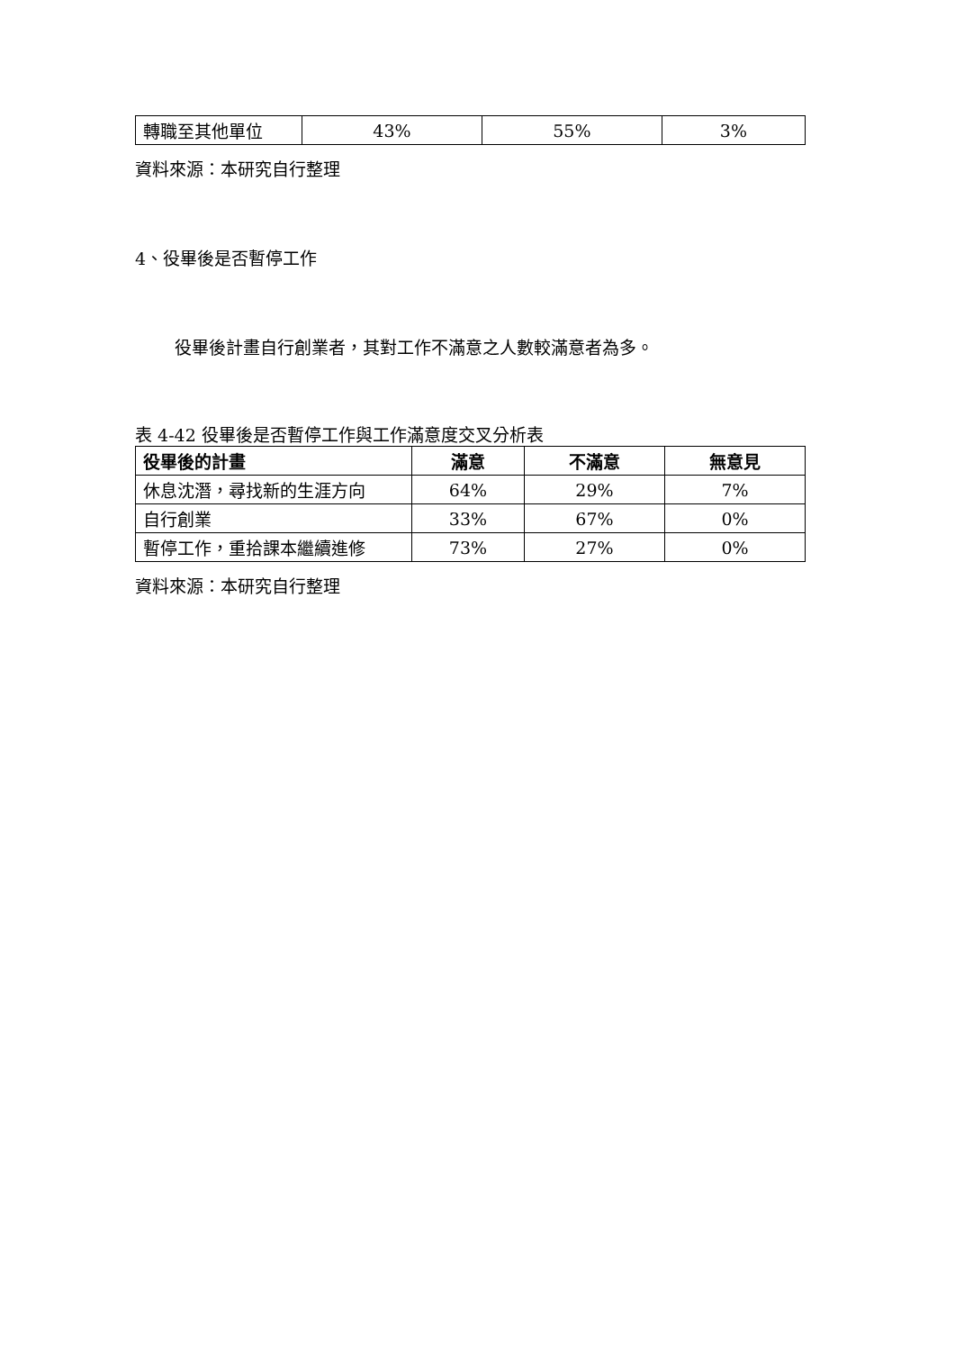| 轉職至其他單位 | 43% | 55% | 3% |
資料來源：本研究自行整理
4、役畢後是否暫停工作
役畢後計畫自行創業者，其對工作不滿意之人數較滿意者為多。
表 4-42 役畢後是否暫停工作與工作滿意度交叉分析表
| 役畢後的計畫 | 滿意 | 不滿意 | 無意見 |
| --- | --- | --- | --- |
| 休息沈潛，尋找新的生涯方向 | 64% | 29% | 7% |
| 自行創業 | 33% | 67% | 0% |
| 暫停工作，重拾課本繼續進修 | 73% | 27% | 0% |
資料來源：本研究自行整理